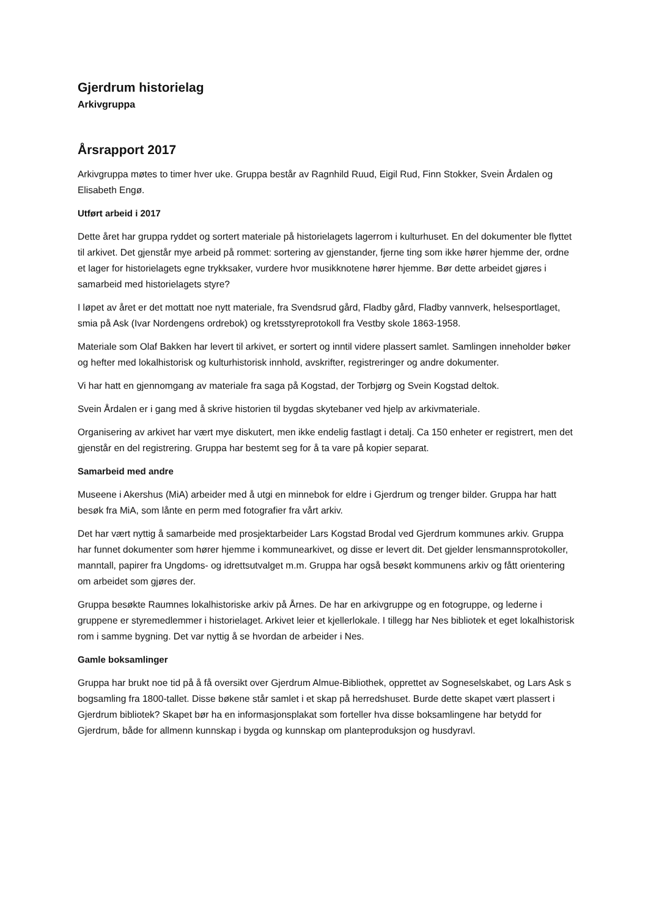Gjerdrum historielag
Arkivgruppa
Årsrapport 2017
Arkivgruppa møtes to timer hver uke. Gruppa består av Ragnhild Ruud, Eigil Rud, Finn Stokker, Svein Årdalen og Elisabeth Engø.
Utført arbeid i 2017
Dette året har gruppa ryddet og sortert materiale på historielagets lagerrom i kulturhuset. En del dokumenter ble flyttet til arkivet. Det gjenstår mye arbeid på rommet: sortering av gjenstander, fjerne ting som ikke hører hjemme der, ordne et lager for historielagets egne trykksaker, vurdere hvor musikknotene hører hjemme. Bør dette arbeidet gjøres i samarbeid med historielagets styre?
I løpet av året er det mottatt noe nytt materiale, fra Svendsrud gård, Fladby gård, Fladby vannverk, helsesportlaget, smia på Ask (Ivar Nordengens ordrebok) og kretsstyreprotokoll fra Vestby skole 1863-1958.
Materiale som Olaf Bakken har levert til arkivet, er sortert og inntil videre plassert samlet. Samlingen inneholder bøker og hefter med lokalhistorisk og kulturhistorisk innhold, avskrifter, registreringer og andre dokumenter.
Vi har hatt en gjennomgang av materiale fra saga på Kogstad, der Torbjørg og Svein Kogstad deltok.
Svein Årdalen er i gang med å skrive historien til bygdas skytebaner ved hjelp av arkivmateriale.
Organisering av arkivet har vært mye diskutert, men ikke endelig fastlagt i detalj. Ca 150 enheter er registrert, men det gjenstår en del registrering. Gruppa har bestemt seg for å ta vare på kopier separat.
Samarbeid med andre
Museene i Akershus (MiA) arbeider med å utgi en minnebok for eldre i Gjerdrum og trenger bilder. Gruppa har hatt besøk fra MiA, som lånte en perm med fotografier fra vårt arkiv.
Det har vært nyttig å samarbeide med prosjektarbeider Lars Kogstad Brodal ved Gjerdrum kommunes arkiv. Gruppa har funnet dokumenter som hører hjemme i kommunearkivet, og disse er levert dit. Det gjelder lensmannsprotokoller, manntall, papirer fra Ungdoms- og idrettsutvalget m.m. Gruppa har også besøkt kommunens arkiv og fått orientering om arbeidet som gjøres der.
Gruppa besøkte Raumnes lokalhistoriske arkiv på Årnes. De har en arkivgruppe og en fotogruppe, og lederne i gruppene er styremedlemmer i historielaget. Arkivet leier et kjellerlokale. I tillegg har Nes bibliotek et eget lokalhistorisk rom i samme bygning. Det var nyttig å se hvordan de arbeider i Nes.
Gamle boksamlinger
Gruppa har brukt noe tid på å få oversikt over Gjerdrum Almue-Bibliothek, opprettet av Sogneselskabet, og Lars Ask s bogsamling fra 1800-tallet. Disse bøkene står samlet i et skap på herredshuset. Burde dette skapet vært plassert i Gjerdrum bibliotek? Skapet bør ha en informasjonsplakat som forteller hva disse boksamlingene har betydd for Gjerdrum, både for allmenn kunnskap i bygda og kunnskap om planteproduksjon og husdyravl.